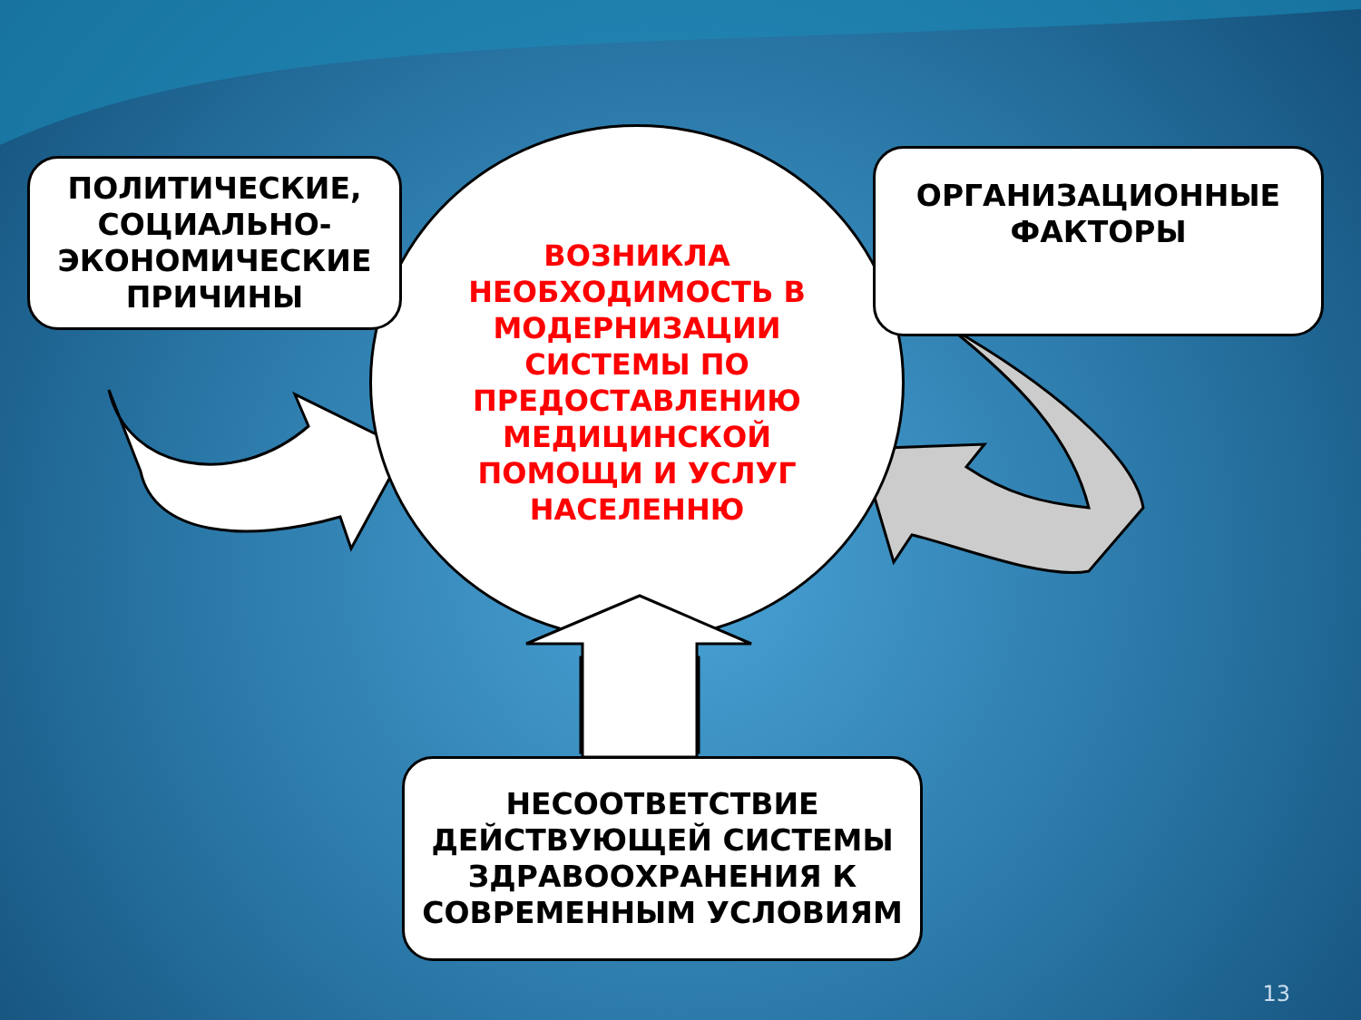ВОЗНИКЛА НЕОБХОДИМОСТЬ В МОДЕРНИЗАЦИИ СИСТЕМЫ ПО ПРЕДОСТАВЛЕНИЮ МЕДИЦИНСКОЙ ПОМОЩИ И УСЛУГ НАСЕЛЕННЮ
ПОЛИТИЧЕСКИЕ, СОЦИАЛЬНО-ЭКОНОМИЧЕСКИЕ ПРИЧИНЫ
ОРГАНИЗАЦИОННЫЕ ФАКТОРЫ
НЕСООТВЕТСТВИЕ ДЕЙСТВУЮЩЕЙ СИСТЕМЫ ЗДРАВООХРАНЕНИЯ К СОВРЕМЕННЫМ УСЛОВИЯМ
13